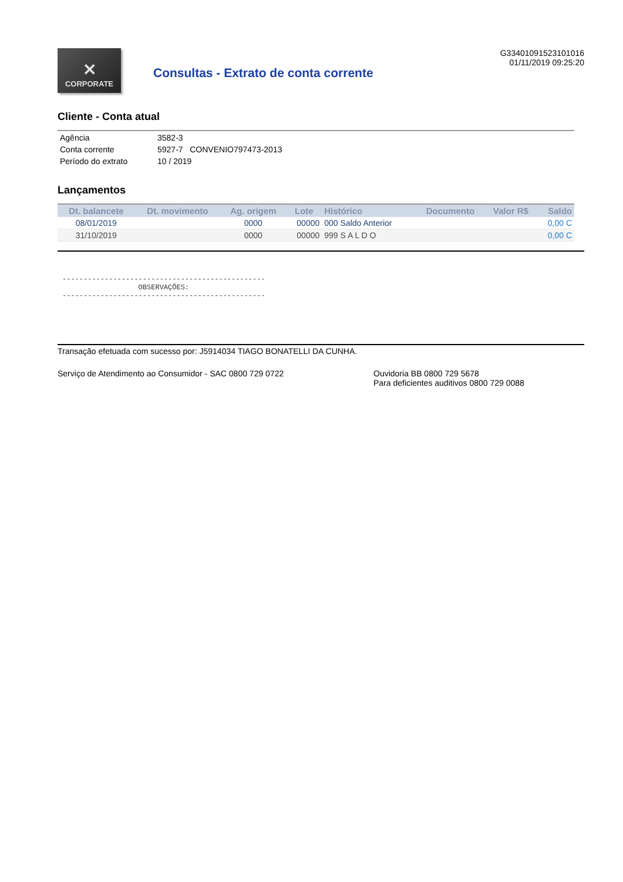✕
CORPORATE
Consultas - Extrato de conta corrente
G33401091523101016
01/11/2019 09:25:20
Cliente - Conta atual
| Agência | 3582-3 |
| Conta corrente | 5927-7 CONVENIO797473-2013 |
| Período do extrato | 10 / 2019 |
Lançamentos
| Dt. balancete | Dt. movimento | Ag. origem | Lote | Histórico | Documento | Valor R$ | Saldo |
| --- | --- | --- | --- | --- | --- | --- | --- |
| 08/01/2019 | | 0000 | 00000 | 000 Saldo Anterior | | | 0,00 C |
| 31/10/2019 | | 0000 | 00000 | 999 S A L D O | | | 0,00 C |
------------------------------------------------ OBSERVAÇÕES: ------------------------------------------------
Transação efetuada com sucesso por: J5914034 TIAGO BONATELLI DA CUNHA.
Serviço de Atendimento ao Consumidor - SAC 0800 729 0722 Ouvidoria BB 0800 729 5678
Para deficientes auditivos 0800 729 0088